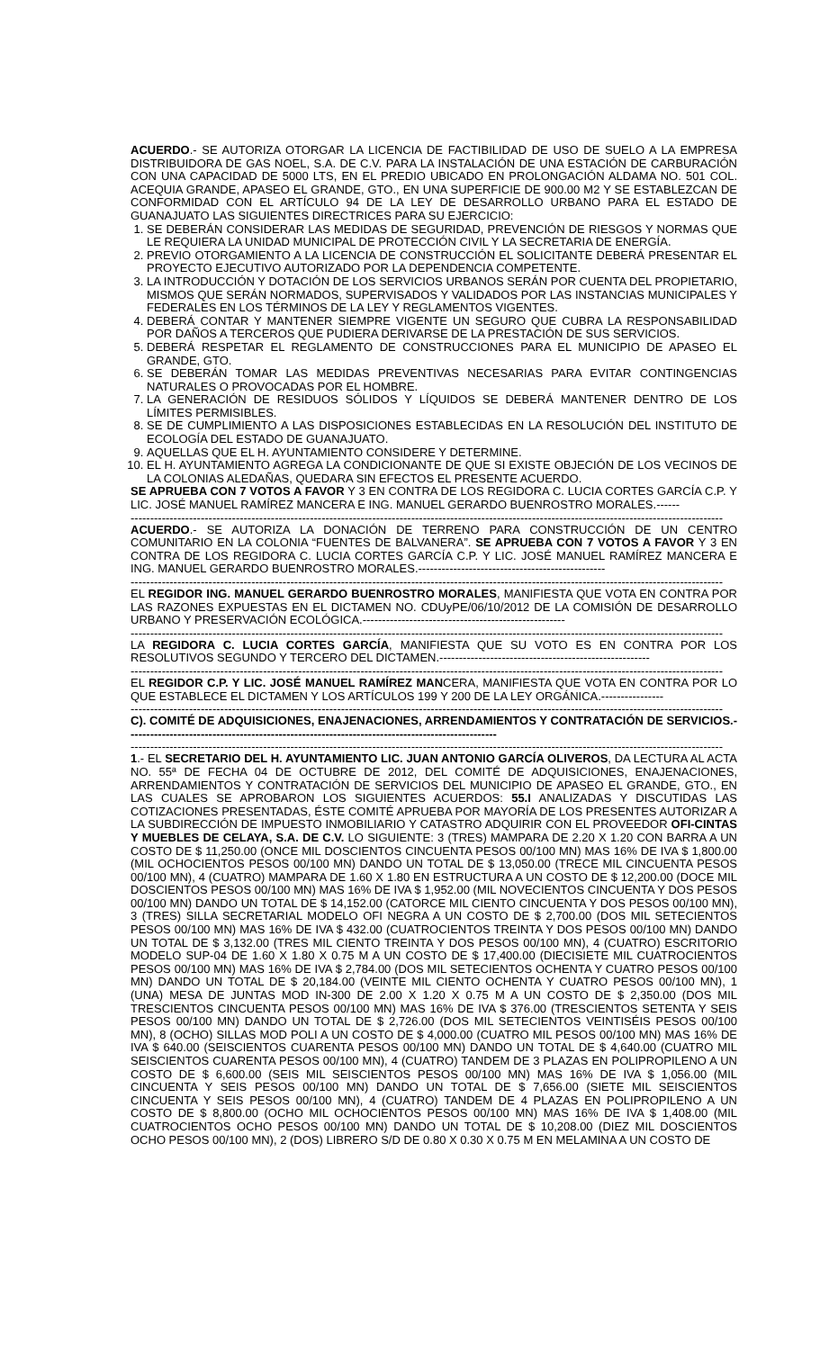ACUERDO.- SE AUTORIZA OTORGAR LA LICENCIA DE FACTIBILIDAD DE USO DE SUELO A LA EMPRESA DISTRIBUIDORA DE GAS NOEL, S.A. DE C.V. PARA LA INSTALACIÓN DE UNA ESTACIÓN DE CARBURACIÓN CON UNA CAPACIDAD DE 5000 LTS, EN EL PREDIO UBICADO EN PROLONGACIÓN ALDAMA NO. 501 COL. ACEQUIA GRANDE, APASEO EL GRANDE, GTO., EN UNA SUPERFICIE DE 900.00 M2 Y SE ESTABLEZCAN DE CONFORMIDAD CON EL ARTÍCULO 94 DE LA LEY DE DESARROLLO URBANO PARA EL ESTADO DE GUANAJUATO LAS SIGUIENTES DIRECTRICES PARA SU EJERCICIO:
1. SE DEBERÁN CONSIDERAR LAS MEDIDAS DE SEGURIDAD, PREVENCIÓN DE RIESGOS Y NORMAS QUE LE REQUIERA LA UNIDAD MUNICIPAL DE PROTECCIÓN CIVIL Y LA SECRETARIA DE ENERGÍA.
2. PREVIO OTORGAMIENTO A LA LICENCIA DE CONSTRUCCIÓN EL SOLICITANTE DEBERÁ PRESENTAR EL PROYECTO EJECUTIVO AUTORIZADO POR LA DEPENDENCIA COMPETENTE.
3. LA INTRODUCCIÓN Y DOTACIÓN DE LOS SERVICIOS URBANOS SERÁN POR CUENTA DEL PROPIETARIO, MISMOS QUE SERÁN NORMADOS, SUPERVISADOS Y VALIDADOS POR LAS INSTANCIAS MUNICIPALES Y FEDERALES EN LOS TÉRMINOS DE LA LEY Y REGLAMENTOS VIGENTES.
4. DEBERÁ CONTAR Y MANTENER SIEMPRE VIGENTE UN SEGURO QUE CUBRA LA RESPONSABILIDAD POR DAÑOS A TERCEROS QUE PUDIERA DERIVARSE DE LA PRESTACIÓN DE SUS SERVICIOS.
5. DEBERÁ RESPETAR EL REGLAMENTO DE CONSTRUCCIONES PARA EL MUNICIPIO DE APASEO EL GRANDE, GTO.
6. SE DEBERÁN TOMAR LAS MEDIDAS PREVENTIVAS NECESARIAS PARA EVITAR CONTINGENCIAS NATURALES O PROVOCADAS POR EL HOMBRE.
7. LA GENERACIÓN DE RESIDUOS SÓLIDOS Y LÍQUIDOS SE DEBERÁ MANTENER DENTRO DE LOS LÍMITES PERMISIBLES.
8. SE DE CUMPLIMIENTO A LAS DISPOSICIONES ESTABLECIDAS EN LA RESOLUCIÓN DEL INSTITUTO DE ECOLOGÍA DEL ESTADO DE GUANAJUATO.
9. AQUELLAS QUE EL H. AYUNTAMIENTO CONSIDERE Y DETERMINE.
10. EL H. AYUNTAMIENTO AGREGA LA CONDICIONANTE DE QUE SI EXISTE OBJECIÓN DE LOS VECINOS DE LA COLONIAS ALEDAÑAS, QUEDARA SIN EFECTOS EL PRESENTE ACUERDO.
SE APRUEBA CON 7 VOTOS A FAVOR Y 3 EN CONTRA DE LOS REGIDORA C. LUCIA CORTES GARCÍA C.P. Y LIC. JOSÉ MANUEL RAMÍREZ MANCERA E ING. MANUEL GERARDO BUENROSTRO MORALES.------
--------------------------------------------------------------------------------------------------------------------------------------------------------
ACUERDO.- SE AUTORIZA LA DONACIÓN DE TERRENO PARA CONSTRUCCIÓN DE UN CENTRO COMUNITARIO EN LA COLONIA “FUENTES DE BALVANERA”. SE APRUEBA CON 7 VOTOS A FAVOR Y 3 EN CONTRA DE LOS REGIDORA C. LUCIA CORTES GARCÍA C.P. Y LIC. JOSÉ MANUEL RAMÍREZ MANCERA E ING. MANUEL GERARDO BUENROSTRO MORALES.------------------------------------------------
--------------------------------------------------------------------------------------------------------------------------------------------------------
EL REGIDOR ING. MANUEL GERARDO BUENROSTRO MORALES, MANIFIESTA QUE VOTA EN CONTRA POR LAS RAZONES EXPUESTAS EN EL DICTAMEN NO. CDUyPE/06/10/2012 DE LA COMISIÓN DE DESARROLLO URBANO Y PRESERVACIÓN ECOLÓGICA.----------------------------------------------------
--------------------------------------------------------------------------------------------------------------------------------------------------------
LA REGIDORA C. LUCIA CORTES GARCÍA, MANIFIESTA QUE SU VOTO ES EN CONTRA POR LOS RESOLUTIVOS SEGUNDO Y TERCERO DEL DICTAMEN.------------------------------------------------------
--------------------------------------------------------------------------------------------------------------------------------------------------------
EL REGIDOR C.P. Y LIC. JOSÉ MANUEL RAMÍREZ MANCERA, MANIFIESTA QUE VOTA EN CONTRA POR LO QUE ESTABLECE EL DICTAMEN Y LOS ARTÍCULOS 199 Y 200 DE LA LEY ORGÁNICA.----------------
--------------------------------------------------------------------------------------------------------------------------------------------------------
C). COMITÉ DE ADQUISICIONES, ENAJENACIONES, ARRENDAMIENTOS Y CONTRATACIÓN DE SERVICIOS.-----------------------------------------------------------------------------------------------
--------------------------------------------------------------------------------------------------------------------------------------------------------
1.- EL SECRETARIO DEL H. AYUNTAMIENTO LIC. JUAN ANTONIO GARCÍA OLIVEROS, DA LECTURA AL ACTA NO. 55ª DE FECHA 04 DE OCTUBRE DE 2012, DEL COMITÉ DE ADQUISICIONES, ENAJENACIONES, ARRENDAMIENTOS Y CONTRATACIÓN DE SERVICIOS DEL MUNICIPIO DE APASEO EL GRANDE, GTO., EN LAS CUALES SE APROBARON LOS SIGUIENTES ACUERDOS: 55.I ANALIZADAS Y DISCUTIDAS LAS COTIZACIONES PRESENTADAS, ÉSTE COMITÉ APRUEBA POR MAYORÍA DE LOS PRESENTES AUTORIZAR A LA SUBDIRECCIÓN DE IMPUESTO INMOBILIARIO Y CATASTRO ADQUIRIR CON EL PROVEEDOR OFI-CINTAS Y MUEBLES DE CELAYA, S.A. DE C.V. LO SIGUIENTE: 3 (TRES) MAMPARA DE 2.20 X 1.20 CON BARRA A UN COSTO DE $ 11,250.00 (ONCE MIL DOSCIENTOS CINCUENTA PESOS 00/100 MN) MAS 16% DE IVA $ 1,800.00 (MIL OCHOCIENTOS PESOS 00/100 MN) DANDO UN TOTAL DE $ 13,050.00 (TRECE MIL CINCUENTA PESOS 00/100 MN), 4 (CUATRO) MAMPARA DE 1.60 X 1.80 EN ESTRUCTURA A UN COSTO DE $ 12,200.00 (DOCE MIL DOSCIENTOS PESOS 00/100 MN) MAS 16% DE IVA $ 1,952.00 (MIL NOVECIENTOS CINCUENTA Y DOS PESOS 00/100 MN) DANDO UN TOTAL DE $ 14,152.00 (CATORCE MIL CIENTO CINCUENTA Y DOS PESOS 00/100 MN), 3 (TRES) SILLA SECRETARIAL MODELO OFI NEGRA A UN COSTO DE $ 2,700.00 (DOS MIL SETECIENTOS PESOS 00/100 MN) MAS 16% DE IVA $ 432.00 (CUATROCIENTOS TREINTA Y DOS PESOS 00/100 MN) DANDO UN TOTAL DE $ 3,132.00 (TRES MIL CIENTO TREINTA Y DOS PESOS 00/100 MN), 4 (CUATRO) ESCRITORIO MODELO SUP-04 DE 1.60 X 1.80 X 0.75 M A UN COSTO DE $ 17,400.00 (DIECISIETE MIL CUATROCIENTOS PESOS 00/100 MN) MAS 16% DE IVA $ 2,784.00 (DOS MIL SETECIENTOS OCHENTA Y CUATRO PESOS 00/100 MN) DANDO UN TOTAL DE $ 20,184.00 (VEINTE MIL CIENTO OCHENTA Y CUATRO PESOS 00/100 MN), 1 (UNA) MESA DE JUNTAS MOD IN-300 DE 2.00 X 1.20 X 0.75 M A UN COSTO DE $ 2,350.00 (DOS MIL TRESCIENTOS CINCUENTA PESOS 00/100 MN) MAS 16% DE IVA $ 376.00 (TRESCIENTOS SETENTA Y SEIS PESOS 00/100 MN) DANDO UN TOTAL DE $ 2,726.00 (DOS MIL SETECIENTOS VEINTISÉIS PESOS 00/100 MN), 8 (OCHO) SILLAS MOD POLI A UN COSTO DE $ 4,000.00 (CUATRO MIL PESOS 00/100 MN) MAS 16% DE IVA $ 640.00 (SEISCIENTOS CUARENTA PESOS 00/100 MN) DANDO UN TOTAL DE $ 4,640.00 (CUATRO MIL SEISCIENTOS CUARENTA PESOS 00/100 MN), 4 (CUATRO) TANDEM DE 3 PLAZAS EN POLIPROPILENO A UN COSTO DE $ 6,600.00 (SEIS MIL SEISCIENTOS PESOS 00/100 MN) MAS 16% DE IVA $ 1,056.00 (MIL CINCUENTA Y SEIS PESOS 00/100 MN) DANDO UN TOTAL DE $ 7,656.00 (SIETE MIL SEISCIENTOS CINCUENTA Y SEIS PESOS 00/100 MN), 4 (CUATRO) TANDEM DE 4 PLAZAS EN POLIPROPILENO A UN COSTO DE $ 8,800.00 (OCHO MIL OCHOCIENTOS PESOS 00/100 MN) MAS 16% DE IVA $ 1,408.00 (MIL CUATROCIENTOS OCHO PESOS 00/100 MN) DANDO UN TOTAL DE $ 10,208.00 (DIEZ MIL DOSCIENTOS OCHO PESOS 00/100 MN), 2 (DOS) LIBRERO S/D DE 0.80 X 0.30 X 0.75 M EN MELAMINA A UN COSTO DE